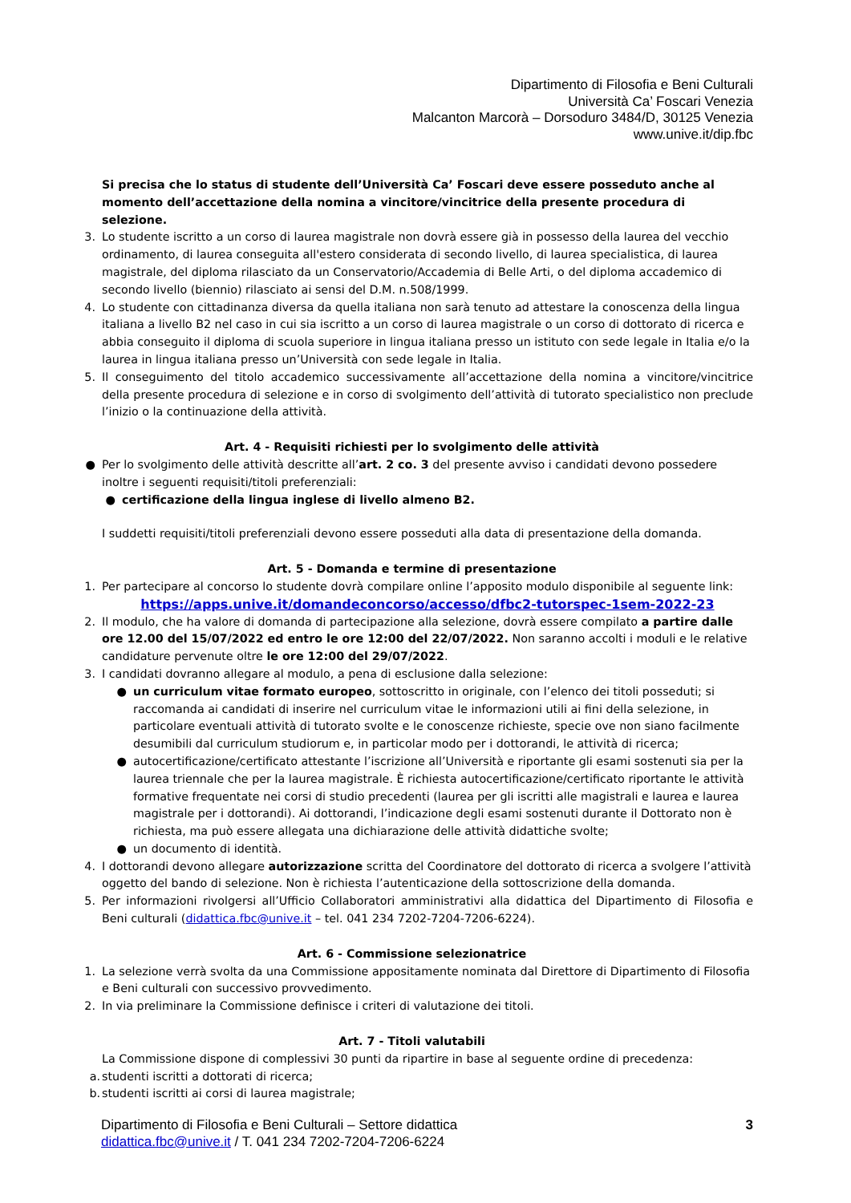Dipartimento di Filosofia e Beni Culturali
Università Ca’ Foscari Venezia
Malcanton Marcorà – Dorsoduro 3484/D, 30125 Venezia
www.unive.it/dip.fbc
Si precisa che lo status di studente dell’Università Ca’ Foscari deve essere posseduto anche al momento dell’accettazione della nomina a vincitore/vincitrice della presente procedura di selezione.
3. Lo studente iscritto a un corso di laurea magistrale non dovrà essere già in possesso della laurea del vecchio ordinamento, di laurea conseguita all'estero considerata di secondo livello, di laurea specialistica, di laurea magistrale, del diploma rilasciato da un Conservatorio/Accademia di Belle Arti, o del diploma accademico di secondo livello (biennio) rilasciato ai sensi del D.M. n.508/1999.
4. Lo studente con cittadinanza diversa da quella italiana non sarà tenuto ad attestare la conoscenza della lingua italiana a livello B2 nel caso in cui sia iscritto a un corso di laurea magistrale o un corso di dottorato di ricerca e abbia conseguito il diploma di scuola superiore in lingua italiana presso un istituto con sede legale in Italia e/o la laurea in lingua italiana presso un’Università con sede legale in Italia.
5. Il conseguimento del titolo accademico successivamente all’accettazione della nomina a vincitore/vincitrice della presente procedura di selezione e in corso di svolgimento dell’attività di tutorato specialistico non preclude l’inizio o la continuazione della attività.
Art. 4 - Requisiti richiesti per lo svolgimento delle attività
● Per lo svolgimento delle attività descritte all’art. 2 co. 3 del presente avviso i candidati devono possedere inoltre i seguenti requisiti/titoli preferenziali:
● certificazione della lingua inglese di livello almeno B2.
I suddetti requisiti/titoli preferenziali devono essere posseduti alla data di presentazione della domanda.
Art. 5 - Domanda e termine di presentazione
1. Per partecipare al concorso lo studente dovrà compilare online l’apposito modulo disponibile al seguente link:
https://apps.unive.it/domandeconcorso/accesso/dfbc2-tutorspec-1sem-2022-23
2. Il modulo, che ha valore di domanda di partecipazione alla selezione, dovrà essere compilato a partire dalle ore 12.00 del 15/07/2022 ed entro le ore 12:00 del 22/07/2022. Non saranno accolti i moduli e le relative candidature pervenute oltre le ore 12:00 del 29/07/2022.
3. I candidati dovranno allegare al modulo, a pena di esclusione dalla selezione:
● un curriculum vitae formato europeo, sottoscritto in originale, con l’elenco dei titoli posseduti; si raccomanda ai candidati di inserire nel curriculum vitae le informazioni utili ai fini della selezione, in particolare eventuali attività di tutorato svolte e le conoscenze richieste, specie ove non siano facilmente desumibili dal curriculum studiorum e, in particolar modo per i dottorandi, le attività di ricerca;
● autocertificazione/certificato attestante l’iscrizione all’Università e riportante gli esami sostenuti sia per la laurea triennale che per la laurea magistrale. È richiesta autocertificazione/certificato riportante le attività formative frequentate nei corsi di studio precedenti (laurea per gli iscritti alle magistrali e laurea e laurea magistrale per i dottorandi). Ai dottorandi, l’indicazione degli esami sostenuti durante il Dottorato non è richiesta, ma può essere allegata una dichiarazione delle attività didattiche svolte;
● un documento di identità.
4. I dottorandi devono allegare autorizzazione scritta del Coordinatore del dottorato di ricerca a svolgere l’attività oggetto del bando di selezione. Non è richiesta l’autenticazione della sottoscrizione della domanda.
5. Per informazioni rivolgersi all’Ufficio Collaboratori amministrativi alla didattica del Dipartimento di Filosofia e Beni culturali (didattica.fbc@unive.it – tel. 041 234 7202-7204-7206-6224).
Art. 6 - Commissione selezionatrice
1. La selezione verrà svolta da una Commissione appositamente nominata dal Direttore di Dipartimento di Filosofia e Beni culturali con successivo provvedimento.
2. In via preliminare la Commissione definisce i criteri di valutazione dei titoli.
Art. 7 - Titoli valutabili
La Commissione dispone di complessivi 30 punti da ripartire in base al seguente ordine di precedenza:
a. studenti iscritti a dottorati di ricerca;
b. studenti iscritti ai corsi di laurea magistrale;
Dipartimento di Filosofia e Beni Culturali – Settore didattica
didattica.fbc@unive.it / T. 041 234 7202-7204-7206-6224
3